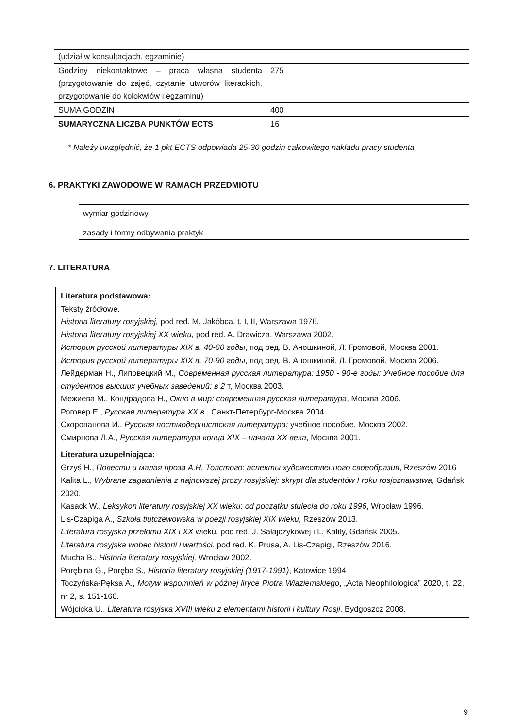| (udział w konsultacjach, egzaminie) | |
| Godziny niekontaktowe – praca własna studenta (przygotowanie do zajęć, czytanie utworów literackich, przygotowanie do kolokwiów i egzaminu) | 275 |
| SUMA GODZIN | 400 |
| SUMARYCZNA LICZBA PUNKTÓW ECTS | 16 |
* Należy uwzględnić, że 1 pkt ECTS odpowiada 25-30 godzin całkowitego nakładu pracy studenta.
6. PRAKTYKI ZAWODOWE W RAMACH PRZEDMIOTU
| wymiar godzinowy | |
| zasady i formy odbywania praktyk | |
7. LITERATURA
| Literatura podstawowa: Teksty źródłowe. Historia literatury rosyjskiej, pod red. M. Jakóbca, t. I, II, Warszawa 1976. Historia literatury rosyjskiej XX wieku, pod red. A. Drawicza, Warszawa 2002. История русской литературы XIX в. 40-60 годы , под ред. В. Аношкиной, Л. Громовой, Москва 2001. История русской литературы XIX в. 70-90 годы , под ред. В. Аношкиной, Л. Громовой, Москва 2006. Лейдерман Н., Липовецкий М., Современная русская литература: 1950 - 90-е годы: Учебное пособие для студентов высших учебных заведений: в 2 т, Москва 2003. Межиева М., Кондрадова Н., Окно в мир: современная русская литература , Москва 2006. Роговер Е., Русская литература XX в. , Санкт-Петербург-Москва 2004. Скоропанова И., Русская постмодернистская литература: учебное пособие, Москва 2002. Смирнова Л.А., Русская литература конца XIX – начала XX века , Москва 2001. |
| Literatura uzupełniająca: Grzyś H., Повести и малая проза А.Н. Толстого: аспекты художественного своеобразия , Rzeszów 2016 Kalita L., Wybrane zagadnienia z najnowszej prozy rosyjskiej: skrypt dla studentów I roku rosjoznawstwa , Gdańsk 2020. Kasack W., Leksykon literatury rosyjskiej XX wieku : od początku stulecia do roku 1996 , Wrocław 1996. Lis-Czapiga A., Szkoła tiutczewowska w poezji rosyjskiej XIX wieku , Rzeszów 2013. Literatura rosyjska przełomu XIX i XX wieku, pod red. J. Sałajczykowej i L. Kality, Gdańsk 2005. Literatura rosyjska wobec historii i wartości , pod red. K. Prusa, A. Lis-Czapigi, Rzeszów 2016. Mucha B., Historia literatury rosyjskiej, Wrocław 2002. Porębina G., Poręba S., Historia literatury rosyjskiej (1917-1991) , Katowice 1994 Toczyńska-Pęksa A., Motyw wspomnień w późnej liryce Piotra Wiaziemskiego , „Acta Neophilologica” 2020, t. 22, nr 2, s. 151-160. Wójcicka U., Literatura rosyjska XVIII wieku z elementami historii i kultury Rosji , Bydgoszcz 2008. |
9